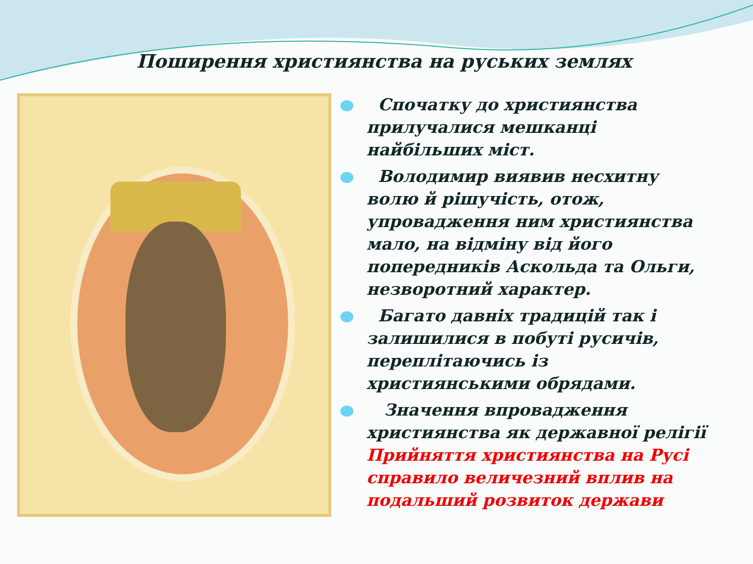Поширення християнства на руських землях
Спочатку до християнства прилучалися мешканці найбільших міст.
Володимир виявив несхитну волю й рішучість, отож, упровадження ним християнства мало, на відміну від його попередників Аскольда та Ольги, незворотний характер.
Багато давніх традицій так і залишилися в побуті русичів, переплітаючись із християнськими обрядами.
Значення впровадження християнства як державної релігії Прийняття християнства на Русі справило величезний вплив на подальший розвиток держави